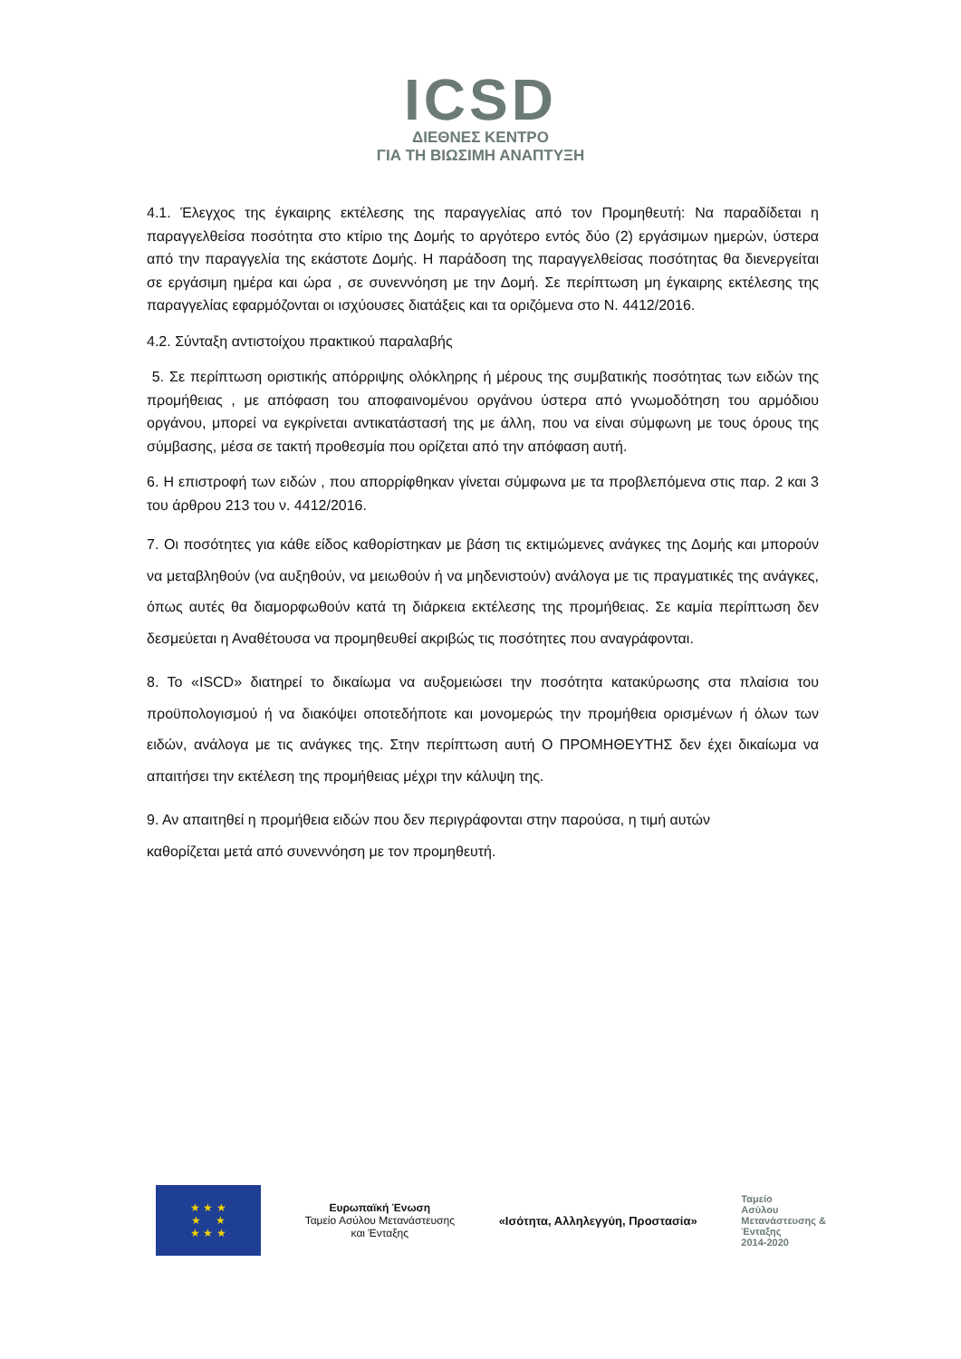ICSD
ΔΙΕΘΝΕΣ ΚΕΝΤΡΟ
ΓΙΑ ΤΗ ΒΙΩΣΙΜΗ ΑΝΑΠΤΥΞΗ
4.1. Έλεγχος της έγκαιρης εκτέλεσης της παραγγελίας από τον Προμηθευτή: Να παραδίδεται η παραγγελθείσα ποσότητα στο κτίριο της Δομής το αργότερο εντός δύο (2) εργάσιμων ημερών, ύστερα από την παραγγελία της εκάστοτε Δομής. Η παράδοση της παραγγελθείσας ποσότητας θα διενεργείται σε εργάσιμη ημέρα και ώρα , σε συνεννόηση με την Δομή. Σε περίπτωση μη έγκαιρης εκτέλεσης της παραγγελίας εφαρμόζονται οι ισχύουσες διατάξεις και τα οριζόμενα στο Ν. 4412/2016.
4.2. Σύνταξη αντιστοίχου πρακτικού παραλαβής
5. Σε περίπτωση οριστικής απόρριψης ολόκληρης ή μέρους της συμβατικής ποσότητας των ειδών της προμήθειας , με απόφαση του αποφαινομένου οργάνου ύστερα από γνωμοδότηση του αρμόδιου οργάνου, μπορεί να εγκρίνεται αντικατάστασή της με άλλη, που να είναι σύμφωνη με τους όρους της σύμβασης, μέσα σε τακτή προθεσμία που ορίζεται από την απόφαση αυτή.
6. Η επιστροφή των ειδών , που απορρίφθηκαν γίνεται σύμφωνα με τα προβλεπόμενα στις παρ. 2 και 3 του άρθρου 213 του ν. 4412/2016.
7. Οι ποσότητες για κάθε είδος καθορίστηκαν με βάση τις εκτιμώμενες ανάγκες της Δομής και μπορούν να μεταβληθούν (να αυξηθούν, να μειωθούν ή να μηδενιστούν) ανάλογα με τις πραγματικές της ανάγκες, όπως αυτές θα διαμορφωθούν κατά τη διάρκεια εκτέλεσης της προμήθειας. Σε καμία περίπτωση δεν δεσμεύεται η Αναθέτουσα να προμηθευθεί ακριβώς τις ποσότητες που αναγράφονται.
8. Το «ISCD» διατηρεί το δικαίωμα να αυξομειώσει την ποσότητα κατακύρωσης στα πλαίσια του προϋπολογισμού ή να διακόψει οποτεδήποτε και μονομερώς την προμήθεια ορισμένων ή όλων των ειδών, ανάλογα με τις ανάγκες της. Στην περίπτωση αυτή Ο ΠΡΟΜΗΘΕΥΤΗΣ δεν έχει δικαίωμα να απαιτήσει την εκτέλεση της προμήθειας μέχρι την κάλυψη της.
9. Αν απαιτηθεί η προμήθεια ειδών που δεν περιγράφονται στην παρούσα, η τιμή αυτών
καθορίζεται μετά από συνεννόηση με τον προμηθευτή.
★ ★ ★
★ ★
★ ★ ★
Ευρωπαϊκή Ένωση
Ταμείο Ασύλου Μετανάστευσης
και Ένταξης
«Ισότητα, Αλληλεγγύη, Προστασία»
Ταμείο
Ασύλου
Μετανάστευσης &
Ένταξης
2014-2020